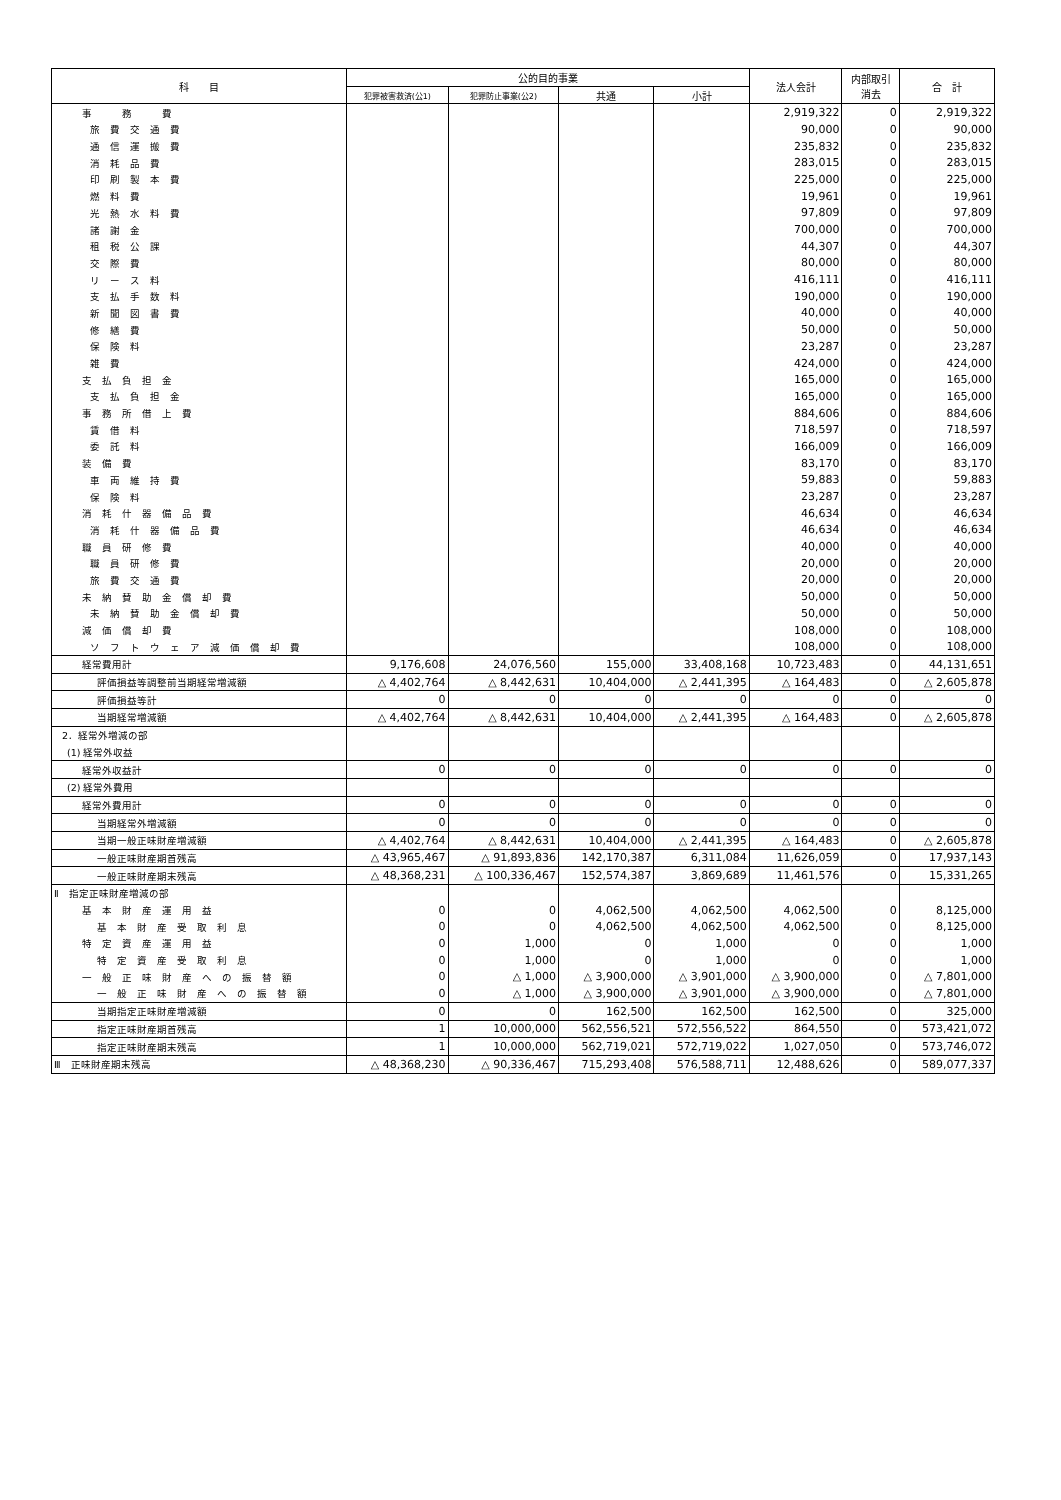| 科 目 | 公的目的事業 | | | | 法人会計 | 内部取引 消去 | 合 計 |
| --- | --- | --- | --- | --- | --- | --- | --- |
| | 犯罪被害救済(公1) | 犯罪防止事業(公2) | 共通 | 小計 | | | |
| 事 務 費 | | | | | 2,919,322 | 0 | 2,919,322 |
| 旅 費 交 通 費 | | | | | 90,000 | 0 | 90,000 |
| 通 信 運 搬 費 | | | | | 235,832 | 0 | 235,832 |
| 消 耗 品 費 | | | | | 283,015 | 0 | 283,015 |
| 印 刷 製 本 費 | | | | | 225,000 | 0 | 225,000 |
| 燃 料 費 | | | | | 19,961 | 0 | 19,961 |
| 光 熱 水 料 費 | | | | | 97,809 | 0 | 97,809 |
| 諸 謝 金 | | | | | 700,000 | 0 | 700,000 |
| 租 税 公 課 | | | | | 44,307 | 0 | 44,307 |
| 交 際 費 | | | | | 80,000 | 0 | 80,000 |
| リ ー ス 料 | | | | | 416,111 | 0 | 416,111 |
| 支 払 手 数 料 | | | | | 190,000 | 0 | 190,000 |
| 新 聞 図 書 費 | | | | | 40,000 | 0 | 40,000 |
| 修 繕 費 | | | | | 50,000 | 0 | 50,000 |
| 保 険 料 | | | | | 23,287 | 0 | 23,287 |
| 雑 費 | | | | | 424,000 | 0 | 424,000 |
| 支 払 負 担 金 | | | | | 165,000 | 0 | 165,000 |
| 支 払 負 担 金 | | | | | 165,000 | 0 | 165,000 |
| 事 務 所 借 上 費 | | | | | 884,606 | 0 | 884,606 |
| 賃 借 料 | | | | | 718,597 | 0 | 718,597 |
| 委 託 料 | | | | | 166,009 | 0 | 166,009 |
| 装 備 費 | | | | | 83,170 | 0 | 83,170 |
| 車 両 維 持 費 | | | | | 59,883 | 0 | 59,883 |
| 保 険 料 | | | | | 23,287 | 0 | 23,287 |
| 消 耗 什 器 備 品 費 | | | | | 46,634 | 0 | 46,634 |
| 消 耗 什 器 備 品 費 | | | | | 46,634 | 0 | 46,634 |
| 職 員 研 修 費 | | | | | 40,000 | 0 | 40,000 |
| 職 員 研 修 費 | | | | | 20,000 | 0 | 20,000 |
| 旅 費 交 通 費 | | | | | 20,000 | 0 | 20,000 |
| 未 納 賛 助 金 償 却 費 | | | | | 50,000 | 0 | 50,000 |
| 未 納 賛 助 金 償 却 費 | | | | | 50,000 | 0 | 50,000 |
| 減 価 償 却 費 | | | | | 108,000 | 0 | 108,000 |
| ソ フ ト ウ ェ ア 減 価 償 却 費 | | | | | 108,000 | 0 | 108,000 |
| 経常費用計 | 9,176,608 | 24,076,560 | 155,000 | 33,408,168 | 10,723,483 | 0 | 44,131,651 |
| 評価損益等調整前当期経常増減額 | △ 4,402,764 | △ 8,442,631 | 10,404,000 | △ 2,441,395 | △ 164,483 | 0 | △ 2,605,878 |
| 評価損益等計 | 0 | 0 | 0 | 0 | 0 | 0 | 0 |
| 当期経常増減額 | △ 4,402,764 | △ 8,442,631 | 10,404,000 | △ 2,441,395 | △ 164,483 | 0 | △ 2,605,878 |
| 2．経常外増減の部 | | | | | | | |
| (1) 経常外収益 | | | | | | | |
| 経常外収益計 | 0 | 0 | 0 | 0 | 0 | 0 | 0 |
| (2) 経常外費用 | | | | | | | |
| 経常外費用計 | 0 | 0 | 0 | 0 | 0 | 0 | 0 |
| 当期経常外増減額 | 0 | 0 | 0 | 0 | 0 | 0 | 0 |
| 当期一般正味財産増減額 | △ 4,402,764 | △ 8,442,631 | 10,404,000 | △ 2,441,395 | △ 164,483 | 0 | △ 2,605,878 |
| 一般正味財産期首残高 | △ 43,965,467 | △ 91,893,836 | 142,170,387 | 6,311,084 | 11,626,059 | 0 | 17,937,143 |
| 一般正味財産期末残高 | △ 48,368,231 | △ 100,336,467 | 152,574,387 | 3,869,689 | 11,461,576 | 0 | 15,331,265 |
| Ⅱ 指定正味財産増減の部 | | | | | | | |
| 基 本 財 産 運 用 益 | 0 | 0 | 4,062,500 | 4,062,500 | 4,062,500 | 0 | 8,125,000 |
| 基 本 財 産 受 取 利 息 | 0 | 0 | 4,062,500 | 4,062,500 | 4,062,500 | 0 | 8,125,000 |
| 特 定 資 産 運 用 益 | 0 | 1,000 | 0 | 1,000 | 0 | 0 | 1,000 |
| 特 定 資 産 受 取 利 息 | 0 | 1,000 | 0 | 1,000 | 0 | 0 | 1,000 |
| 一 般 正 味 財 産 へ の 振 替 額 | 0 | △ 1,000 | △ 3,900,000 | △ 3,901,000 | △ 3,900,000 | 0 | △ 7,801,000 |
| 一 般 正 味 財 産 へ の 振 替 額 | 0 | △ 1,000 | △ 3,900,000 | △ 3,901,000 | △ 3,900,000 | 0 | △ 7,801,000 |
| 当期指定正味財産増減額 | 0 | 0 | 162,500 | 162,500 | 162,500 | 0 | 325,000 |
| 指定正味財産期首残高 | 1 | 10,000,000 | 562,556,521 | 572,556,522 | 864,550 | 0 | 573,421,072 |
| 指定正味財産期末残高 | 1 | 10,000,000 | 562,719,021 | 572,719,022 | 1,027,050 | 0 | 573,746,072 |
| Ⅲ 正味財産期末残高 | △ 48,368,230 | △ 90,336,467 | 715,293,408 | 576,588,711 | 12,488,626 | 0 | 589,077,337 |